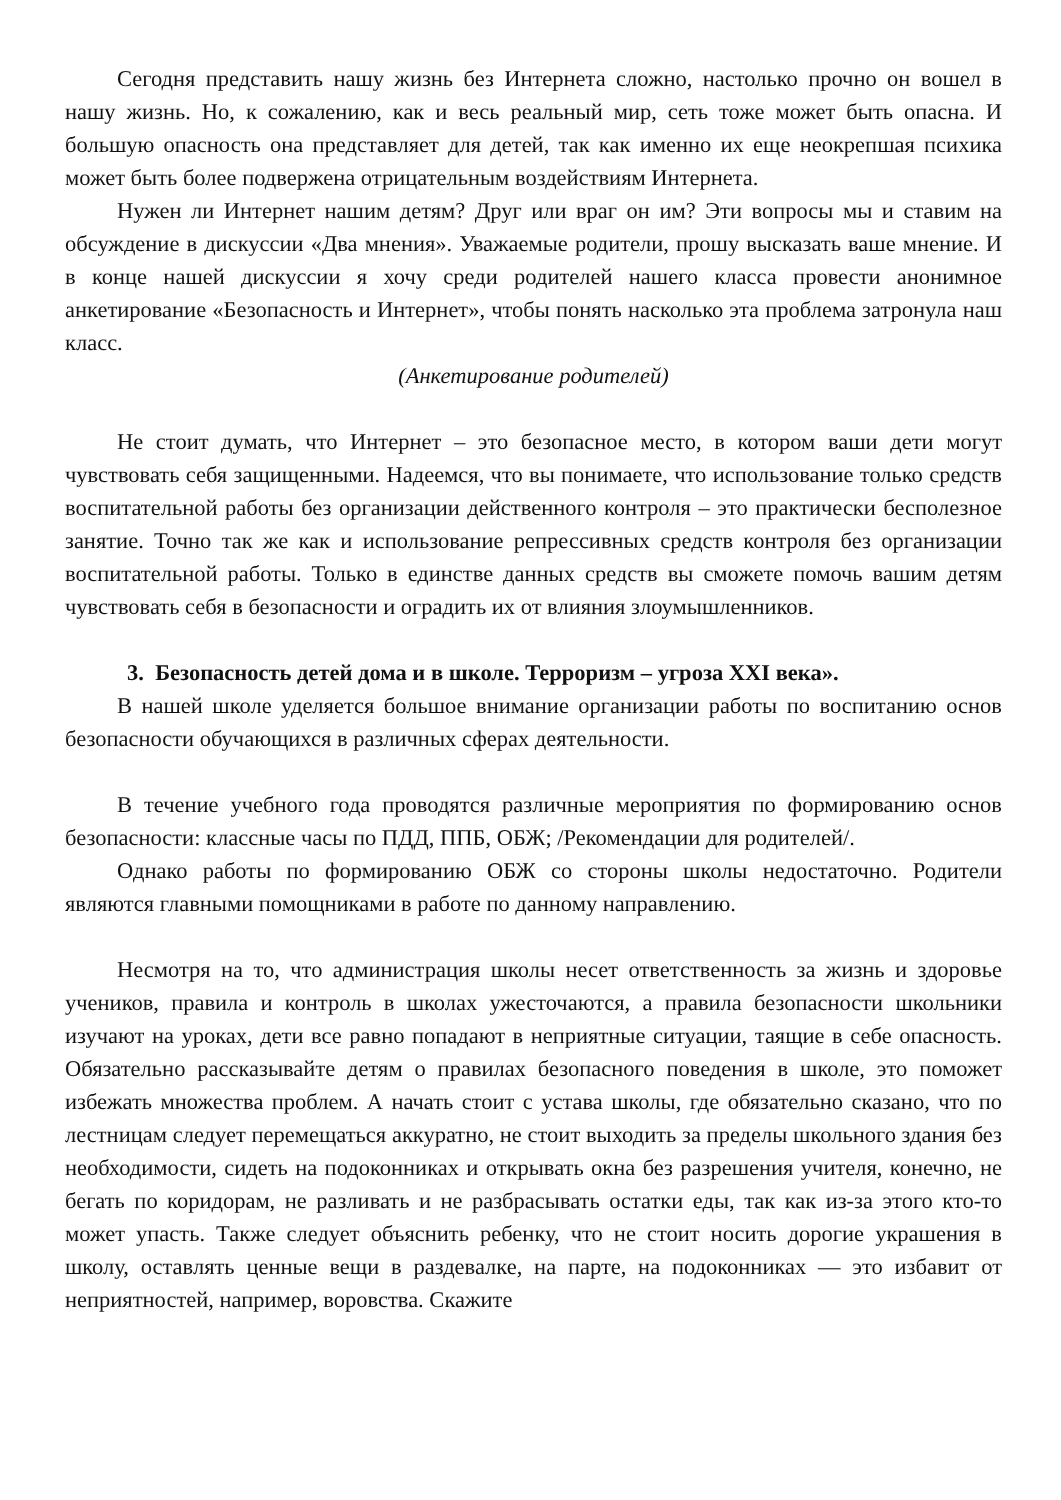Сегодня представить нашу жизнь без Интернета сложно, настолько прочно он вошел в нашу жизнь. Но, к сожалению, как и весь реальный мир, сеть тоже может быть опасна. И большую опасность она представляет для детей, так как именно их еще неокрепшая психика может быть более подвержена отрицательным воздействиям Интернета.
Нужен ли Интернет нашим детям? Друг или враг он им? Эти вопросы мы и ставим на обсуждение в дискуссии «Два мнения». Уважаемые родители, прошу высказать ваше мнение. И в конце нашей дискуссии я хочу среди родителей нашего класса провести анонимное анкетирование «Безопасность и Интернет», чтобы понять насколько эта проблема затронула наш класс.
(Анкетирование родителей)
Не стоит думать, что Интернет – это безопасное место, в котором ваши дети могут чувствовать себя защищенными. Надеемся, что вы понимаете, что использование только средств воспитательной работы без организации действенного контроля – это практически бесполезное занятие. Точно так же как и использование репрессивных средств контроля без организации воспитательной работы. Только в единстве данных средств вы сможете помочь вашим детям чувствовать себя в безопасности и оградить их от влияния злоумышленников.
3. Безопасность детей дома и в школе. Терроризм – угроза XXI века».
В нашей школе уделяется большое внимание организации работы по воспитанию основ безопасности обучающихся в различных сферах деятельности.
В течение учебного года проводятся различные мероприятия по формированию основ безопасности: классные часы по ПДД, ППБ, ОБЖ; /Рекомендации для родителей/.
Однако работы по формированию ОБЖ со стороны школы недостаточно. Родители являются главными помощниками в работе по данному направлению.
Несмотря на то, что администрация школы несет ответственность за жизнь и здоровье учеников, правила и контроль в школах ужесточаются, а правила безопасности школьники изучают на уроках, дети все равно попадают в неприятные ситуации, таящие в себе опасность. Обязательно рассказывайте детям о правилах безопасного поведения в школе, это поможет избежать множества проблем. А начать стоит с устава школы, где обязательно сказано, что по лестницам следует перемещаться аккуратно, не стоит выходить за пределы школьного здания без необходимости, сидеть на подоконниках и открывать окна без разрешения учителя, конечно, не бегать по коридорам, не разливать и не разбрасывать остатки еды, так как из-за этого кто-то может упасть. Также следует объяснить ребенку, что не стоит носить дорогие украшения в школу, оставлять ценные вещи в раздевалке, на парте, на подоконниках — это избавит от неприятностей, например, воровства. Скажите